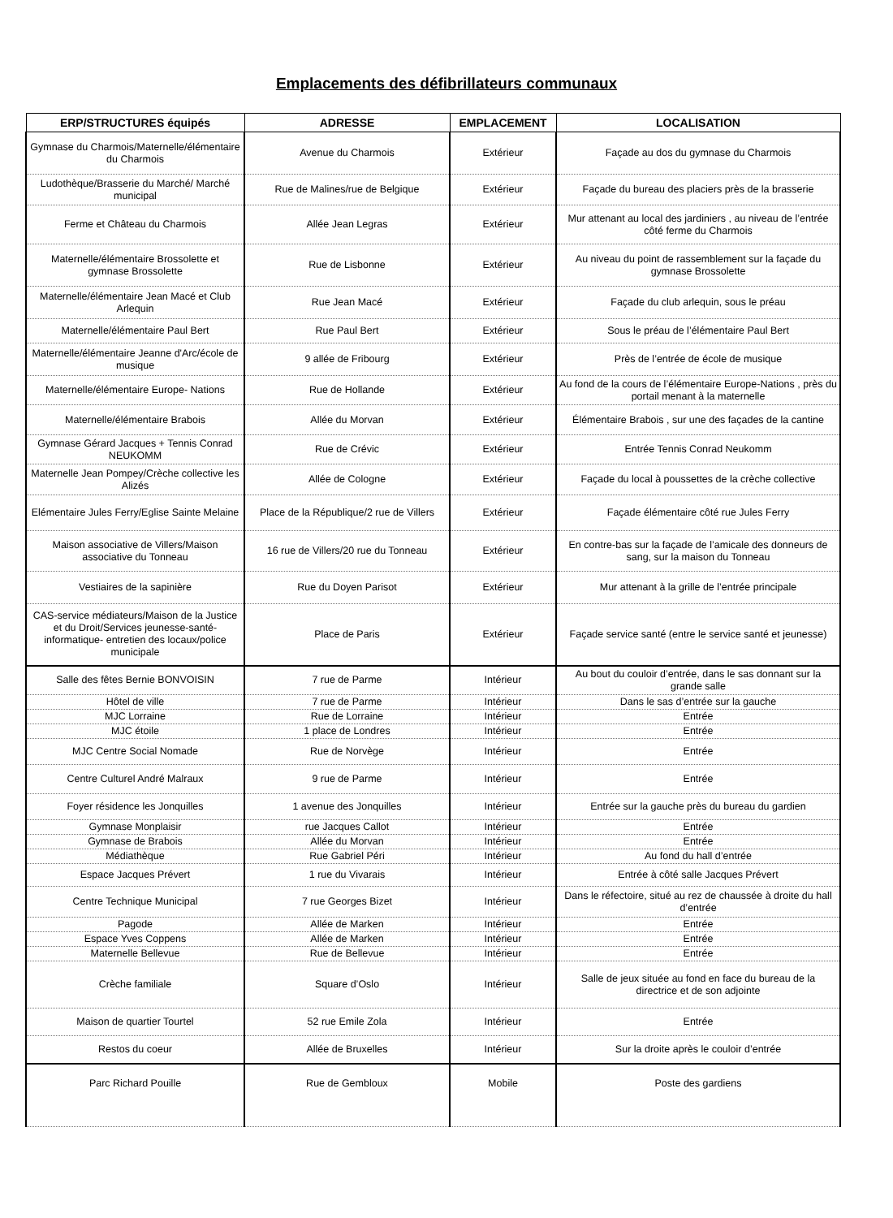Emplacements des défibrillateurs communaux
| ERP/STRUCTURES équipés | ADRESSE | EMPLACEMENT | LOCALISATION |
| --- | --- | --- | --- |
| Gymnase du Charmois/Maternelle/élémentaire du Charmois | Avenue du Charmois | Extérieur | Façade au dos du gymnase du Charmois |
| Ludothèque/Brasserie du Marché/ Marché municipal | Rue de Malines/rue de Belgique | Extérieur | Façade du bureau des placiers près de la brasserie |
| Ferme et Château du Charmois | Allée Jean Legras | Extérieur | Mur attenant au local des jardiniers , au niveau de l’entrée côté ferme du Charmois |
| Maternelle/élémentaire Brossolette et gymnase Brossolette | Rue de Lisbonne | Extérieur | Au niveau du point de rassemblement sur la façade du gymnase Brossolette |
| Maternelle/élémentaire Jean Macé et Club Arlequin | Rue Jean Macé | Extérieur | Façade du club arlequin, sous le préau |
| Maternelle/élémentaire Paul Bert | Rue Paul Bert | Extérieur | Sous le préau de l’élémentaire Paul Bert |
| Maternelle/élémentaire Jeanne d'Arc/école de musique | 9 allée de Fribourg | Extérieur | Près de l’entrée de école de musique |
| Maternelle/élémentaire Europe- Nations | Rue de Hollande | Extérieur | Au fond de la cours de l’élémentaire Europe-Nations , près du portail menant à la maternelle |
| Maternelle/élémentaire Brabois | Allée du Morvan | Extérieur | Élémentaire Brabois , sur une des façades de la cantine |
| Gymnase Gérard Jacques + Tennis Conrad NEUKOMM | Rue de Crévic | Extérieur | Entrée Tennis Conrad Neukomm |
| Maternelle Jean Pompey/Crèche collective les Alizés | Allée de Cologne | Extérieur | Façade du local à poussettes de la crèche collective |
| Elémentaire Jules Ferry/Eglise Sainte Melaine | Place de la République/2 rue de Villers | Extérieur | Façade élémentaire côté rue Jules Ferry |
| Maison associative de Villers/Maison associative du Tonneau | 16 rue de Villers/20 rue du Tonneau | Extérieur | En contre-bas sur la façade de l’amicale des donneurs de sang, sur la maison du Tonneau |
| Vestiaires de la sapinière | Rue du Doyen Parisot | Extérieur | Mur attenant à la grille de l’entrée principale |
| CAS-service médiateurs/Maison de la Justice et du Droit/Services jeunesse-santé-informatique- entretien des locaux/police municipale | Place de Paris | Extérieur | Façade service santé (entre le service santé et jeunesse) |
| Salle des fêtes Bernie BONVOISIN | 7 rue de Parme | Intérieur | Au bout du couloir d’entrée, dans le sas donnant sur la grande salle |
| Hôtel de ville | 7 rue de Parme | Intérieur | Dans le sas d’entrée sur la gauche |
| MJC Lorraine | Rue de Lorraine | Intérieur | Entrée |
| MJC étoile | 1 place de Londres | Intérieur | Entrée |
| MJC Centre Social Nomade | Rue de Norvège | Intérieur | Entrée |
| Centre Culturel André Malraux | 9 rue de Parme | Intérieur | Entrée |
| Foyer résidence les Jonquilles | 1 avenue des Jonquilles | Intérieur | Entrée sur la gauche près du bureau du gardien |
| Gymnase Monplaisir | rue Jacques Callot | Intérieur | Entrée |
| Gymnase de Brabois | Allée du Morvan | Intérieur | Entrée |
| Médiathèque | Rue Gabriel Péri | Intérieur | Au fond du hall d’entrée |
| Espace Jacques Prévert | 1 rue du Vivarais | Intérieur | Entrée à côté salle Jacques Prévert |
| Centre Technique Municipal | 7 rue Georges Bizet | Intérieur | Dans le réfectoire, situé au rez de chaussée à droite du hall d’entrée |
| Pagode | Allée de Marken | Intérieur | Entrée |
| Espace Yves Coppens | Allée de Marken | Intérieur | Entrée |
| Maternelle Bellevue | Rue de Bellevue | Intérieur | Entrée |
| Crèche familiale | Square d’Oslo | Intérieur | Salle de jeux située au fond en face du bureau de la directrice et de son adjointe |
| Maison de quartier Tourtel | 52 rue Emile Zola | Intérieur | Entrée |
| Restos du coeur | Allée de Bruxelles | Intérieur | Sur la droite après le couloir d’entrée |
| Parc Richard Pouille | Rue de Gembloux | Mobile | Poste des gardiens |